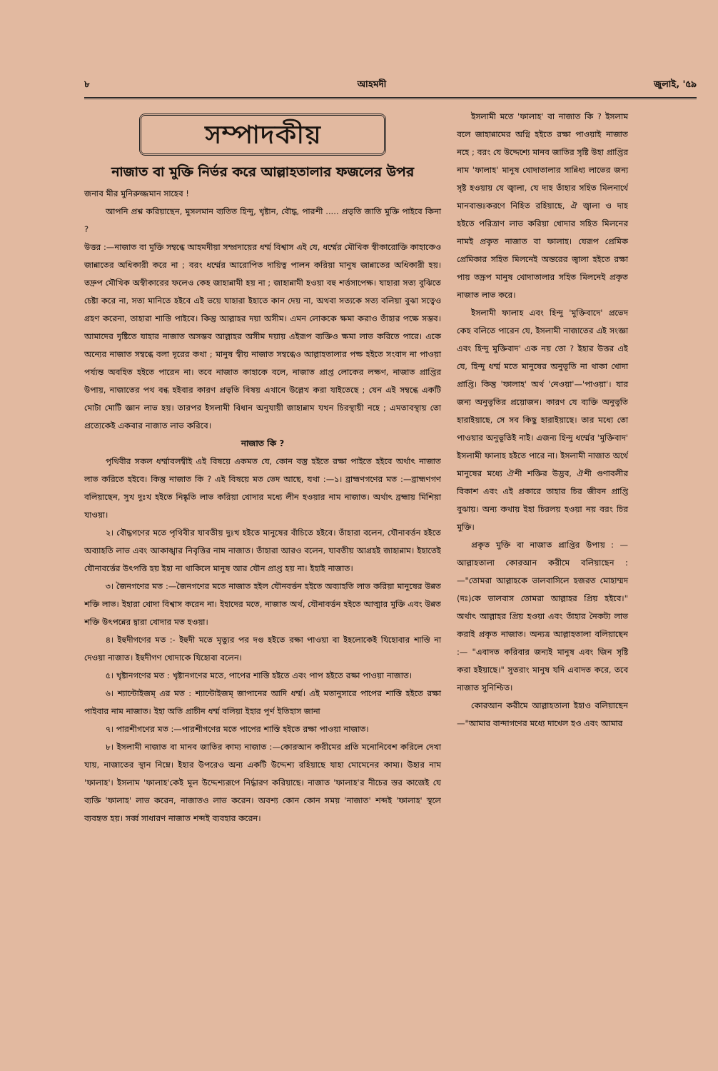৮ আহমদী জুলাই, '৫৯
সম্পাদকীয়
নাজাত বা মুক্তি নির্ভর করে আল্লাহতালার ফজলের উপর
জনাব মীর মুনিরুজ্জমান সাহেব !
আপনি প্রশ্ন করিয়াছেন, মুসলমান ব্যতিত হিন্দু, খৃষ্টান, বৌদ্ধ, পারশী ..... প্রভৃতি জাতি মুক্তি পাইবে কিনা ?
উত্তর :—নাজাত বা মুক্তি সম্বন্ধে আহমদীয়া সম্প্রদায়ের ধর্ম্ম বিশ্বাস এই যে, ধর্ম্মের মৌখিক স্বীকারোক্তি কাহাকেও জান্নাতের অধিকারী করে না ; বরং ধর্ম্মের আরোপিত দায়িত্ব পালন করিয়া মানুষ জান্নাতের অধিকারী হয়। তদ্রুপ মৌখিক অস্বীকারের ফলেও কেহ জাহান্নামী হয় না ; জাহান্নামী হওয়া বহু শর্ত্তসাপেক্ষ। যাহারা সত্য বুঝিতে চেষ্টা করে না, সত্য মানিতে হইবে এই ভয়ে যাহারা ইহাতে কান দেয় না, অথবা সত্যকে সত্য বলিয়া বুঝা সত্বেও গ্রহণ করেনা, তাহারা শাস্তি পাইবে। কিন্তু আল্লাহর দয়া অসীম। এমন লোককে ক্ষমা করাও তাঁহার পক্ষে সম্ভব। আমাদের দৃষ্টিতে যাহার নাজাত অসম্ভব আল্লাহর অসীম দয়ায় এইরূপ ব্যক্তিও ক্ষমা লাভ করিতে পারে। একে অন্যের নাজাত সম্বন্ধে বলা দূরের কথা ; মানুষ স্বীয় নাজাত সম্বন্ধেও আল্লাহতালার পক্ষ হইতে সংবাদ না পাওয়া পর্য্যন্ত অবহিত হইতে পারেন না। তবে নাজাত কাহাকে বলে, নাজাত প্রাপ্ত লোকের লক্ষণ, নাজাত প্রাপ্তির উপায়, নাজাতের পথ বন্ধ হইবার কারণ প্রভৃতি বিষয় এখানে উল্লেখ করা যাইতেছে ; যেন এই সম্বন্ধে একটি মোটা মোটি জ্ঞান লাভ হয়। তারপর ইসলামী বিধান অনুযায়ী জাহান্নাম যখন চিরস্থায়ী নহে ; এমতাবস্থায় তো প্রত্যেকেই একবার নাজাত লাভ করিবে।
নাজাত কি ?
পৃথিবীর সকল ধর্ম্মাবলম্বীই এই বিষয়ে একমত যে, কোন বস্তু হইতে রক্ষা পাইতে হইবে অর্থাৎ নাজাত লাভ করিতে হইবে। কিন্তু নাজাত কি ? এই বিষয়ে মত ভেদ আছে, যথা :—১। ব্রাহ্মণগণের মত :—ব্রাহ্মণগণ বলিয়াছেন, সুখ দুঃখ হইতে নিষ্কৃতি লাভ করিয়া খোদার মধ্যে লীন হওয়ার নাম নাজাত। অর্থাৎ ব্রহ্মায় মিশিয়া যাওয়া।
২। বৌদ্ধগণের মতে পৃথিবীর যাবতীয় দুঃখ হইতে মানুষের বাঁচিতে হইবে। তাঁহারা বলেন, যৌনাবর্ত্তন হইতে অব্যাহতি লাভ এবং আকাঙ্খার নিবৃত্তির নাম নাজাত। তাঁহারা আরও বলেন, যাবতীয় আগ্রহই জাহান্নাম। ইহাতেই যৌনাবর্ত্তের উৎপত্তি হয় ইহা না থাকিলে মানুষ আর যৌন প্রাপ্ত হয় না। ইহাই নাজাত।
৩। জৈনগণের মত :—জৈনগণের মতে নাজাত হইল যৌনবর্ত্তন হইতে অব্যাহতি লাভ করিয়া মানুষের উন্নত শক্তি লাভ। ইহারা খোদা বিশ্বাস করেন না। ইহাদের মতে, নাজাত অর্থ, যৌনাবর্ত্তন হইতে আত্মার মুক্তি এবং উন্নত শক্তি উৎপন্নের দ্বারা খোদার মত হওয়া।
৪। ইহুদীগণের মত :- ইহুদী মতে মৃত্যুর পর দণ্ড হইতে রক্ষা পাওয়া বা ইহলোকেই যিহোবার শাস্তি না দেওয়া নাজাত। ইহুদীগণ খোদাকে যিহোবা বলেন।
৫। খৃষ্টানগণের মত : খৃষ্টানগণের মতে, পাপের শাস্তি হইতে এবং পাপ হইতে রক্ষা পাওয়া নাজাত।
৬। শ্যান্টোইজম্ এর মত : শ্যান্টোইজম্ জাপানের আদি ধর্ম্ম। এই মতানুসারে পাপের শাস্তি হইতে রক্ষা পাইবার নাম নাজাত। ইহা অতি প্রাচীন ধর্ম্ম বলিয়া ইহার পূর্ণ ইতিহাস জানা
৭। পারশীগণের মত :—পারশীগণের মতে পাপের শাস্তি হইতে রক্ষা পাওয়া নাজাত।
৮। ইসলামী নাজাত বা মানব জাতির কাম্য নাজাত :—কোরআন করীমের প্রতি মনোনিবেশ করিলে দেখা যায়, নাজাতের স্থান নিম্নে। ইহার উপরেও অন্য একটি উদ্দেশ্য রহিয়াছে যাহা মোমেনের কাম্য। উহার নাম 'ফালাহ'। ইসলাম 'ফালাহ'কেই মূল উদ্দেশ্যরূপে নির্দ্ধারণ করিয়াছে। নাজাত 'ফালাহ'র নীচের স্তর কাজেই যে ব্যক্তি 'ফালাহ' লাভ করেন, নাজাতও লাভ করেন। অবশ্য কোন কোন সময় 'নাজাত' শব্দই 'ফালাহ' স্থলে ব্যবহৃত হয়। সর্ব্ব সাধারণ নাজাত শব্দই ব্যবহার করেন।
ইসলামী মতে 'ফালাহ' বা নাজাত কি ? ইসলাম বলে জাহান্নামের অগ্নি হইতে রক্ষা পাওয়াই নাজাত নহে ; বরং যে উদ্দেশ্যে মানব জাতির সৃষ্টি উহা প্রাপ্তির নাম 'ফালাহ' মানুষ খোদাতালার সান্নিধ্য লাভের জন্য সৃষ্ট হওয়ায় যে জ্বালা, যে দাহ তাঁহার সহিত মিলনার্থে মানবান্তঃকরণে নিহিত রহিয়াছে, ঐ জ্বালা ও দাহ হইতে পরিত্রাণ লাভ করিয়া খোদার সহিত মিলনের নামই প্রকৃত নাজাত বা ফালাহ। যেরূপ প্রেমিক প্রেমিকার সহিত মিলনেই অন্তরের জ্বালা হইতে রক্ষা পায় তদ্রূপ মানুষ খোদাতালার সহিত মিলনেই প্রকৃত নাজাত লাভ করে।
ইসলামী ফালাহ এবং হিন্দু 'মুক্তিবাদে' প্রভেদ কেহ বলিতে পারেন যে, ইসলামী নাজাতের এই সংজ্ঞা এবং হিন্দু মুক্তিবাদ' এক নয় তো ? ইহার উত্তর এই যে, হিন্দু ধর্ম্ম মতে মানুষের অনুভূতি না থাকা খোদা প্রাপ্তি। কিন্তু 'ফালাহ' অর্থ 'নেওয়া'—'পাওয়া'। যার জন্য অনুভূতির প্রয়োজন। কারণ যে ব্যক্তি অনুভূতি হারাইয়াছে, সে সব কিছু হারাইয়াছে। তার মধ্যে তো পাওয়ার অনুভূতিই নাই। এজন্য হিন্দু ধর্ম্মের 'মুক্তিবাদ' ইসলামী ফালাহ হইতে পারে না। ইসলামী নাজাত অর্থে মানুষের মধ্যে ঐশী শক্তির উদ্ভব, ঐশী গুণাবলীর বিকাশ এবং এই প্রকারে তাহার চির জীবন প্রাপ্তি বুঝায়। অন্য কথায় ইহা চিরলয় হওয়া নয় বরং চির মুক্তি।
প্রকৃত মুক্তি বা নাজাত প্রাপ্তির উপায় : —আল্লাহতালা কোরআন করীমে বলিয়াছেন : —"তোমরা আল্লাহকে ভালবাসিলে হজরত মোহাম্মদ (দঃ)কে ভালবাস তোমরা আল্লাহর প্রিয় হইবে।" অর্থাৎ আল্লাহর প্রিয় হওয়া এবং তাঁহার নৈকট্য লাভ করাই প্রকৃত নাজাত। অন্যত্র আল্লাহতালা বলিয়াছেন :— "এবাদত করিবার জন্যই মানুষ এবং জিন সৃষ্টি করা হইয়াছে।" সুতরাং মানুষ যদি এবাদত করে, তবে নাজাত সুনিশ্চিত।
কোরআন করীমে আল্লাহতালা ইহাও বলিয়াছেন —"আমার বান্দাগণের মধ্যে দাখেল হও এবং আমার